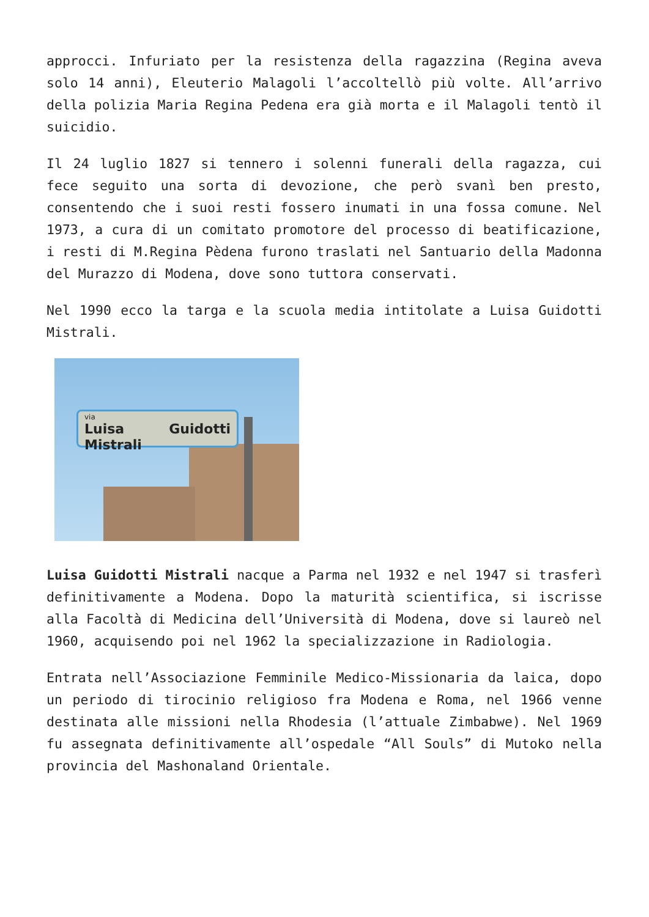approcci. Infuriato per la resistenza della ragazzina (Regina aveva solo 14 anni), Eleuterio Malagoli l’accoltellò più volte. All’arrivo della polizia Maria Regina Pedena era già morta e il Malagoli tentò il suicidio.
Il 24 luglio 1827 si tennero i solenni funerali della ragazza, cui fece seguito una sorta di devozione, che però svanì ben presto, consentendo che i suoi resti fossero inumati in una fossa comune. Nel 1973, a cura di un comitato promotore del processo di beatificazione, i resti di M.Regina Pèdena furono traslati nel Santuario della Madonna del Murazzo di Modena, dove sono tuttora conservati.
Nel 1990 ecco la targa e la scuola media intitolate a Luisa Guidotti Mistrali.
via
Luisa Guidotti Mistrali
Luisa Guidotti Mistrali nacque a Parma nel 1932 e nel 1947 si trasferì definitivamente a Modena. Dopo la maturità scientifica, si iscrisse alla Facoltà di Medicina dell’Università di Modena, dove si laureò nel 1960, acquisendo poi nel 1962 la specializzazione in Radiologia.
Entrata nell’Associazione Femminile Medico-Missionaria da laica, dopo un periodo di tirocinio religioso fra Modena e Roma, nel 1966 venne destinata alle missioni nella Rhodesia (l’attuale Zimbabwe). Nel 1969 fu assegnata definitivamente all’ospedale “All Souls” di Mutoko nella provincia del Mashonaland Orientale.